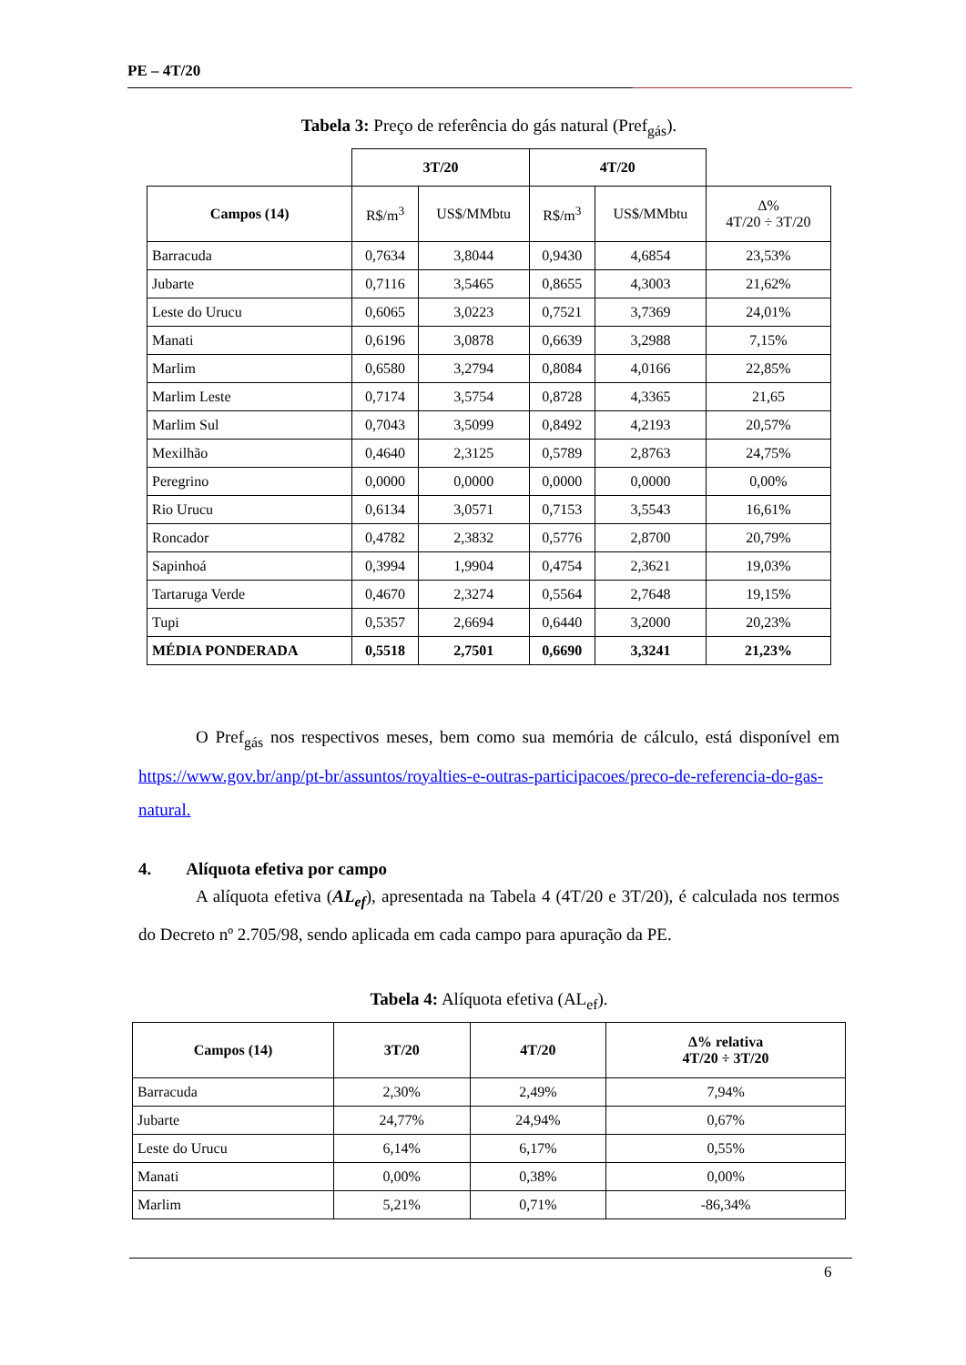PE – 4T/20
Tabela 3: Preço de referência do gás natural (Pref<sub>gás</sub>).
| | 3T/20 | | 4T/20 | | |
| --- | --- | --- | --- | --- | --- |
| Campos (14) | R$/m<sup>3</sup> | US$/MMbtu | R$/m<sup>3</sup> | US$/MMbtu | Δ% 4T/20 ÷ 3T/20 |
| Barracuda | 0,7634 | 3,8044 | 0,9430 | 4,6854 | 23,53% |
| Jubarte | 0,7116 | 3,5465 | 0,8655 | 4,3003 | 21,62% |
| Leste do Urucu | 0,6065 | 3,0223 | 0,7521 | 3,7369 | 24,01% |
| Manati | 0,6196 | 3,0878 | 0,6639 | 3,2988 | 7,15% |
| Marlim | 0,6580 | 3,2794 | 0,8084 | 4,0166 | 22,85% |
| Marlim Leste | 0,7174 | 3,5754 | 0,8728 | 4,3365 | 21,65 |
| Marlim Sul | 0,7043 | 3,5099 | 0,8492 | 4,2193 | 20,57% |
| Mexilhão | 0,4640 | 2,3125 | 0,5789 | 2,8763 | 24,75% |
| Peregrino | 0,0000 | 0,0000 | 0,0000 | 0,0000 | 0,00% |
| Rio Urucu | 0,6134 | 3,0571 | 0,7153 | 3,5543 | 16,61% |
| Roncador | 0,4782 | 2,3832 | 0,5776 | 2,8700 | 20,79% |
| Sapinhoá | 0,3994 | 1,9904 | 0,4754 | 2,3621 | 19,03% |
| Tartaruga Verde | 0,4670 | 2,3274 | 0,5564 | 2,7648 | 19,15% |
| Tupi | 0,5357 | 2,6694 | 0,6440 | 3,2000 | 20,23% |
| MÉDIA PONDERADA | 0,5518 | 2,7501 | 0,6690 | 3,3241 | 21,23% |
O Pref<sub>gás</sub> nos respectivos meses, bem como sua memória de cálculo, está disponível em https://www.gov.br/anp/pt-br/assuntos/royalties-e-outras-participacoes/preco-de-referencia-do-gas-natural.
4. Alíquota efetiva por campo
A alíquota efetiva (AL<sub>ef</sub>), apresentada na Tabela 4 (4T/20 e 3T/20), é calculada nos termos do Decreto nº 2.705/98, sendo aplicada em cada campo para apuração da PE.
Tabela 4: Alíquota efetiva (AL<sub>ef</sub>).
| Campos (14) | 3T/20 | 4T/20 | Δ% relativa 4T/20 ÷ 3T/20 |
| --- | --- | --- | --- |
| Barracuda | 2,30% | 2,49% | 7,94% |
| Jubarte | 24,77% | 24,94% | 0,67% |
| Leste do Urucu | 6,14% | 6,17% | 0,55% |
| Manati | 0,00% | 0,38% | 0,00% |
| Marlim | 5,21% | 0,71% | -86,34% |
6